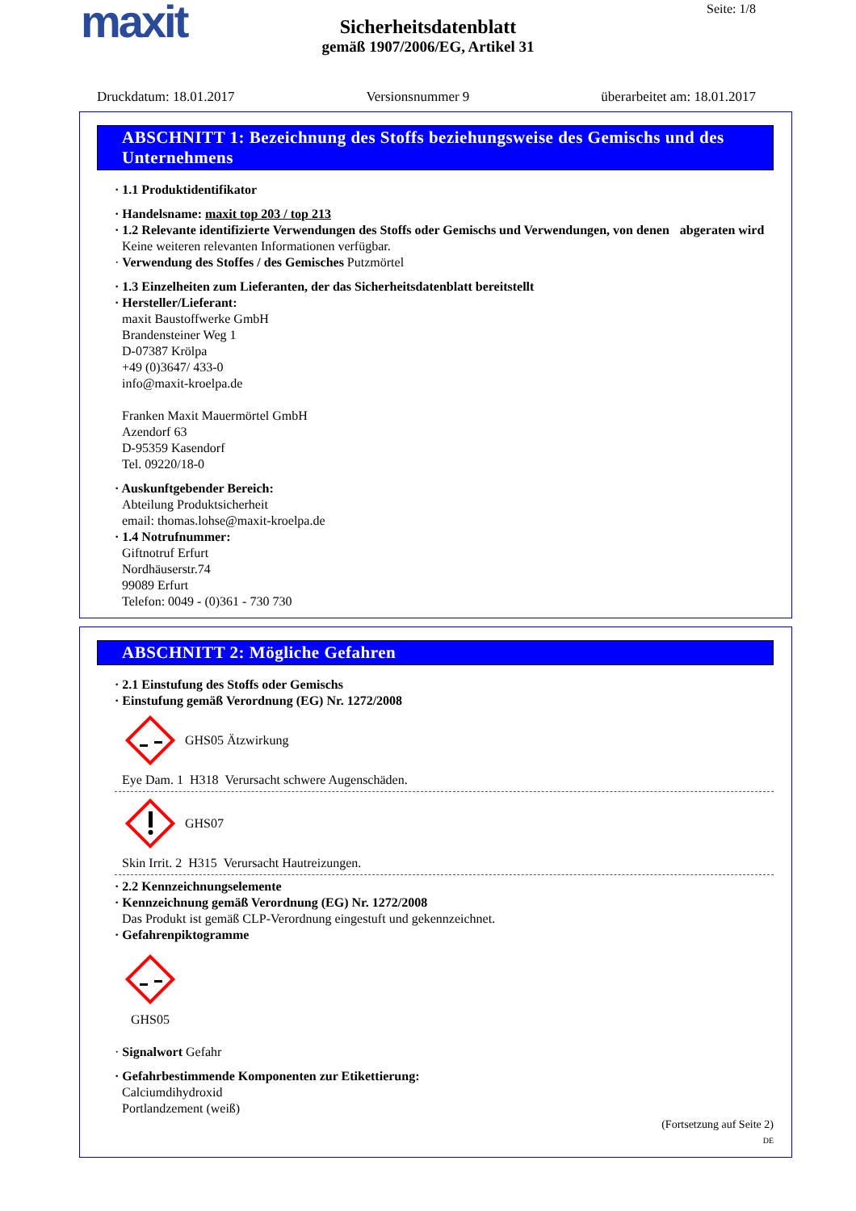maxit Seite: 1/8
Sicherheitsdatenblatt
gemäß 1907/2006/EG, Artikel 31
Druckdatum: 18.01.2017 Versionsnummer 9 überarbeitet am: 18.01.2017
ABSCHNITT 1: Bezeichnung des Stoffs beziehungsweise des Gemischs und des Unternehmens
· 1.1 Produktidentifikator
· Handelsname: maxit top 203 / top 213
· 1.2 Relevante identifizierte Verwendungen des Stoffs oder Gemischs und Verwendungen, von denen abgeraten wird
Keine weiteren relevanten Informationen verfügbar.
· Verwendung des Stoffes / des Gemisches Putzmörtel
· 1.3 Einzelheiten zum Lieferanten, der das Sicherheitsdatenblatt bereitstellt
· Hersteller/Lieferant:
maxit Baustoffwerke GmbH
Brandensteiner Weg 1
D-07387 Krölpa
+49 (0)3647/ 433-0
info@maxit-kroelpa.de
Franken Maxit Mauermörtel GmbH
Azendorf 63
D-95359 Kasendorf
Tel. 09220/18-0
· Auskunftgebender Bereich:
Abteilung Produktsicherheit
email: thomas.lohse@maxit-kroelpa.de
· 1.4 Notrufnummer:
Giftnotruf Erfurt
Nordhäuserstr.74
99089 Erfurt
Telefon: 0049 - (0)361 - 730 730
ABSCHNITT 2: Mögliche Gefahren
· 2.1 Einstufung des Stoffs oder Gemischs
· Einstufung gemäß Verordnung (EG) Nr. 1272/2008
GHS05 Ätzwirkung
Eye Dam. 1 H318 Verursacht schwere Augenschäden.
GHS07
Skin Irrit. 2 H315 Verursacht Hautreizungen.
· 2.2 Kennzeichnungselemente
· Kennzeichnung gemäß Verordnung (EG) Nr. 1272/2008
Das Produkt ist gemäß CLP-Verordnung eingestuft und gekennzeichnet.
· Gefahrenpiktogramme
GHS05
· Signalwort Gefahr
· Gefahrbestimmende Komponenten zur Etikettierung:
Calciumdihydroxid
Portlandzement (weiß)
(Fortsetzung auf Seite 2)
DE